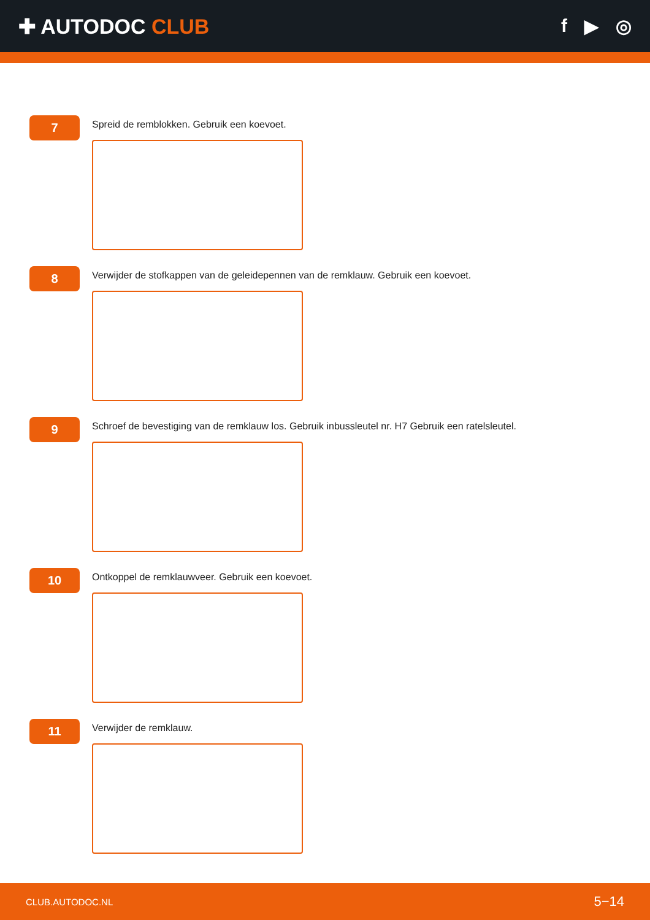✚ AUTODOC CLUB f ▶ ◎
7
Spreid de remblokken. Gebruik een koevoet.
8
Verwijder de stofkappen van de geleidepennen van de remklauw. Gebruik een koevoet.
9
Schroef de bevestiging van de remklauw los. Gebruik inbussleutel nr. H7 Gebruik een ratelsleutel.
10
Ontkoppel de remklauwveer. Gebruik een koevoet.
11
Verwijder de remklauw.
CLUB.AUTODOC.NL 5−14